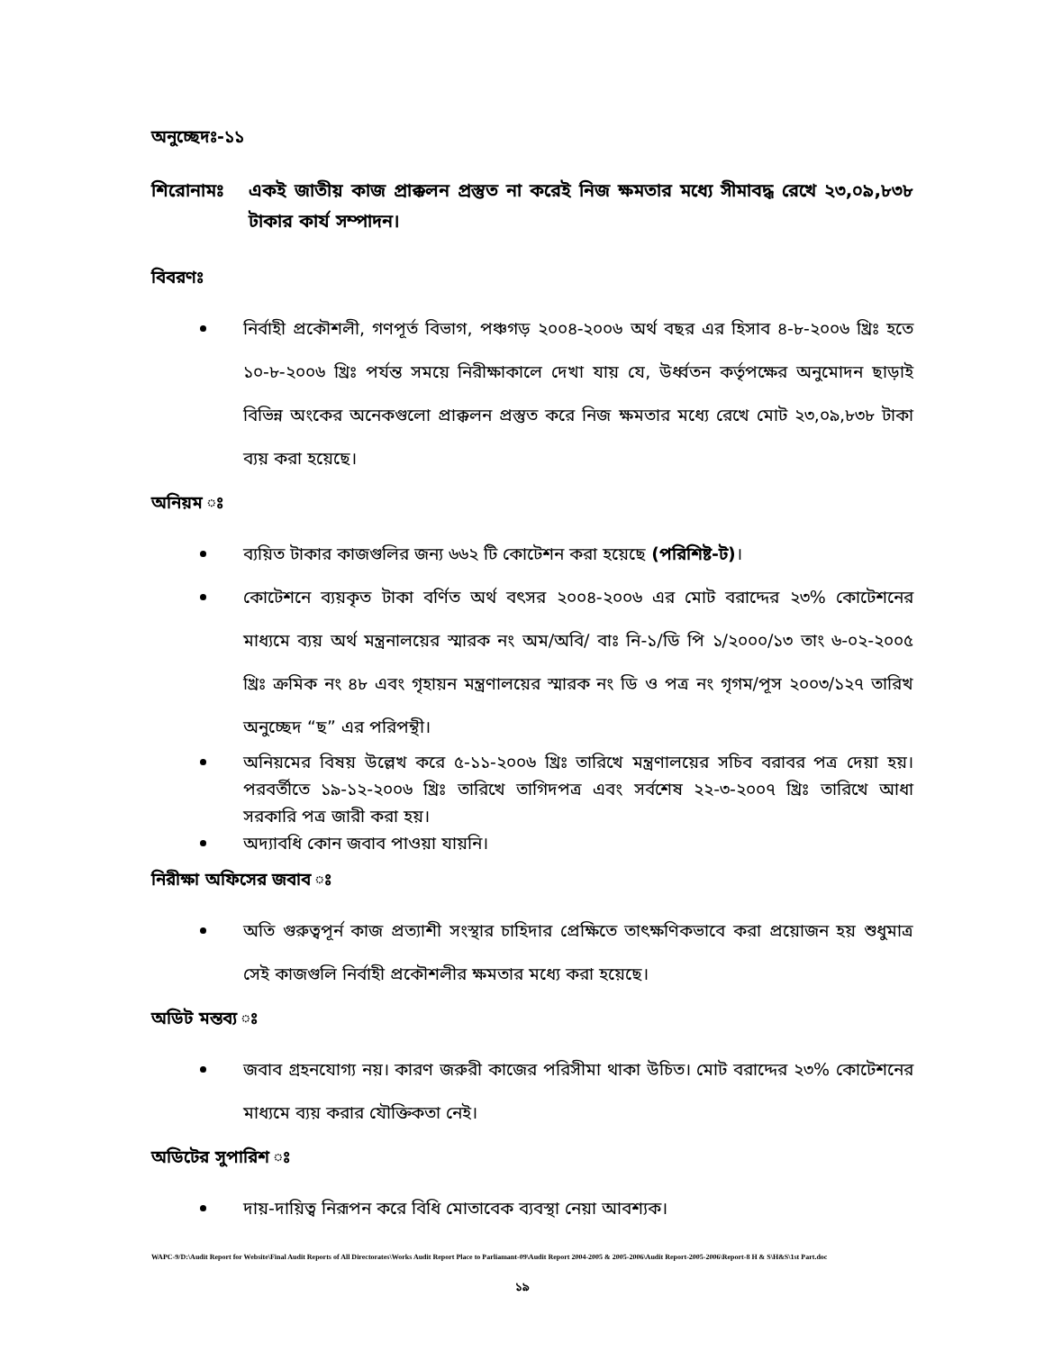অনুচ্ছেদঃ-১১
শিরোনামঃ একই জাতীয় কাজ প্রাক্কলন প্রস্তুত না করেই নিজ ক্ষমতার মধ্যে সীমাবদ্ধ রেখে ২৩,০৯,৮৩৮ টাকার কার্য সম্পাদন।
বিবরণঃ
নির্বাহী প্রকৌশলী, গণপূর্ত বিভাগ, পঞ্চগড় ২০০৪-২০০৬ অর্থ বছর এর হিসাব ৪-৮-২০০৬ খ্রিঃ হতে ১০-৮-২০০৬ খ্রিঃ পর্যন্ত সময়ে নিরীক্ষাকালে দেখা যায় যে, উর্ধ্বতন কর্তৃপক্ষের অনুমোদন ছাড়াই বিভিন্ন অংকের অনেকগুলো প্রাক্কলন প্রস্তুত করে নিজ ক্ষমতার মধ্যে রেখে মোট ২৩,০৯,৮৩৮ টাকা ব্যয় করা হয়েছে।
অনিয়ম ঃ
ব্যয়িত টাকার কাজগুলির জন্য ৬৬২ টি কোটেশন করা হয়েছে (পরিশিষ্ট-ট)।
কোটেশনে ব্যয়কৃত টাকা বর্ণিত অর্থ বৎসর ২০০৪-২০০৬ এর মোট বরাদ্দের ২৩% কোটেশনের মাধ্যমে ব্যয় অর্থ মন্ত্রনালয়ের স্মারক নং অম/অবি/ বাঃ নি-১/ডি পি ১/২০০০/১৩ তাং ৬-০২-২০০৫ খ্রিঃ ক্রমিক নং ৪৮ এবং গৃহায়ন মন্ত্রণালয়ের স্মারক নং ডি ও পত্র নং গৃগম/পূস ২০০৩/১২৭ তারিখ অনুচ্ছেদ “ছ” এর পরিপন্থী।
অনিয়মের বিষয় উল্লেখ করে ৫-১১-২০০৬ খ্রিঃ তারিখে মন্ত্রণালয়ের সচিব বরাবর পত্র দেয়া হয়। পরবর্তীতে ১৯-১২-২০০৬ খ্রিঃ তারিখে তাগিদপত্র এবং সর্বশেষ ২২-৩-২০০৭ খ্রিঃ তারিখে আধা সরকারি পত্র জারী করা হয়।
অদ্যাবধি কোন জবাব পাওয়া যায়নি।
নিরীক্ষা অফিসের জবাব ঃ
অতি গুরুত্বপূর্ন কাজ প্রত্যাশী সংস্থার চাহিদার প্রেক্ষিতে তাৎক্ষণিকভাবে করা প্রয়োজন হয় শুধুমাত্র সেই কাজগুলি নির্বাহী প্রকৌশলীর ক্ষমতার মধ্যে করা হয়েছে।
অডিট মন্তব্য ঃ
জবাব গ্রহনযোগ্য নয়। কারণ জরুরী কাজের পরিসীমা থাকা উচিত। মোট বরাদ্দের ২৩% কোটেশনের মাধ্যমে ব্যয় করার যৌক্তিকতা নেই।
অডিটের সুপারিশ ঃ
দায়-দায়িত্ব নিরূপন করে বিধি মোতাবেক ব্যবস্থা নেয়া আবশ্যক।
WAPC-9/D:\Audit Report for Website\Final Audit Reports of All Directorates\Works Audit Report Place to Parliamant-09\Audit Report 2004-2005 & 2005-2006\Audit Report-2005-2006\Report-8 H & S\H&S\1st Part.doc
১৯